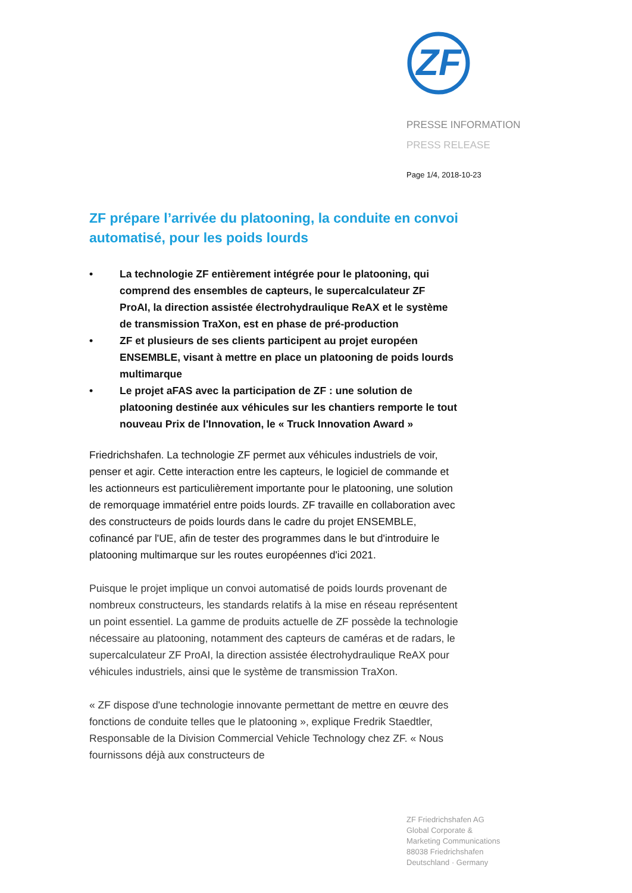ZF
PRESSE INFORMATION
PRESS RELEASE
Page 1/4, 2018-10-23
ZF prépare l’arrivée du platooning, la conduite en convoi automatisé, pour les poids lourds
• La technologie ZF entièrement intégrée pour le platooning, qui comprend des ensembles de capteurs, le supercalculateur ZF ProAI, la direction assistée électrohydraulique ReAX et le système de transmission TraXon, est en phase de pré-production
• ZF et plusieurs de ses clients participent au projet européen ENSEMBLE, visant à mettre en place un platooning de poids lourds multimarque
• Le projet aFAS avec la participation de ZF : une solution de platooning destinée aux véhicules sur les chantiers remporte le tout nouveau Prix de l'Innovation, le « Truck Innovation Award »
Friedrichshafen. La technologie ZF permet aux véhicules industriels de voir, penser et agir. Cette interaction entre les capteurs, le logiciel de commande et les actionneurs est particulièrement importante pour le platooning, une solution de remorquage immatériel entre poids lourds. ZF travaille en collaboration avec des constructeurs de poids lourds dans le cadre du projet ENSEMBLE, cofinancé par l'UE, afin de tester des programmes dans le but d'introduire le platooning multimarque sur les routes européennes d'ici 2021.
Puisque le projet implique un convoi automatisé de poids lourds provenant de nombreux constructeurs, les standards relatifs à la mise en réseau représentent un point essentiel. La gamme de produits actuelle de ZF possède la technologie nécessaire au platooning, notamment des capteurs de caméras et de radars, le supercalculateur ZF ProAI, la direction assistée électrohydraulique ReAX pour véhicules industriels, ainsi que le système de transmission TraXon.
« ZF dispose d'une technologie innovante permettant de mettre en œuvre des fonctions de conduite telles que le platooning », explique Fredrik Staedtler, Responsable de la Division Commercial Vehicle Technology chez ZF. « Nous fournissons déjà aux constructeurs de
ZF Friedrichshafen AG
Global Corporate &
Marketing Communications
88038 Friedrichshafen
Deutschland · Germany